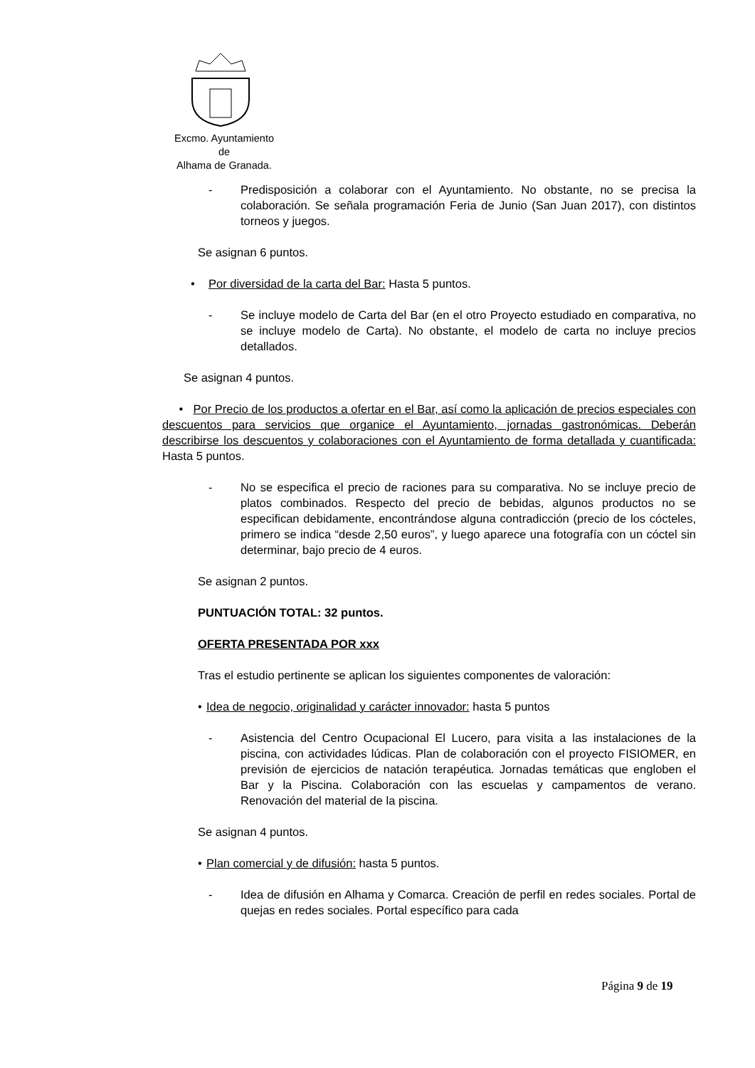Excmo. Ayuntamiento
de
Alhama de Granada.
- Predisposición a colaborar con el Ayuntamiento. No obstante, no se precisa la colaboración. Se señala programación Feria de Junio (San Juan 2017), con distintos torneos y juegos.
Se asignan 6 puntos.
• Por diversidad de la carta del Bar: Hasta 5 puntos.
- Se incluye modelo de Carta del Bar (en el otro Proyecto estudiado en comparativa, no se incluye modelo de Carta). No obstante, el modelo de carta no incluye precios detallados.
Se asignan 4 puntos.
• Por Precio de los productos a ofertar en el Bar, así como la aplicación de precios especiales con descuentos para servicios que organice el Ayuntamiento, jornadas gastronómicas. Deberán describirse los descuentos y colaboraciones con el Ayuntamiento de forma detallada y cuantificada: Hasta 5 puntos.
- No se especifica el precio de raciones para su comparativa. No se incluye precio de platos combinados. Respecto del precio de bebidas, algunos productos no se especifican debidamente, encontrándose alguna contradicción (precio de los cócteles, primero se indica “desde 2,50 euros”, y luego aparece una fotografía con un cóctel sin determinar, bajo precio de 4 euros.
Se asignan 2 puntos.
PUNTUACIÓN TOTAL: 32 puntos.
OFERTA PRESENTADA POR xxx
Tras el estudio pertinente se aplican los siguientes componentes de valoración:
• Idea de negocio, originalidad y carácter innovador: hasta 5 puntos
- Asistencia del Centro Ocupacional El Lucero, para visita a las instalaciones de la piscina, con actividades lúdicas. Plan de colaboración con el proyecto FISIOMER, en previsión de ejercicios de natación terapéutica. Jornadas temáticas que engloben el Bar y la Piscina. Colaboración con las escuelas y campamentos de verano. Renovación del material de la piscina.
Se asignan 4 puntos.
• Plan comercial y de difusión: hasta 5 puntos.
- Idea de difusión en Alhama y Comarca. Creación de perfil en redes sociales. Portal de quejas en redes sociales. Portal específico para cada
Página 9 de 19